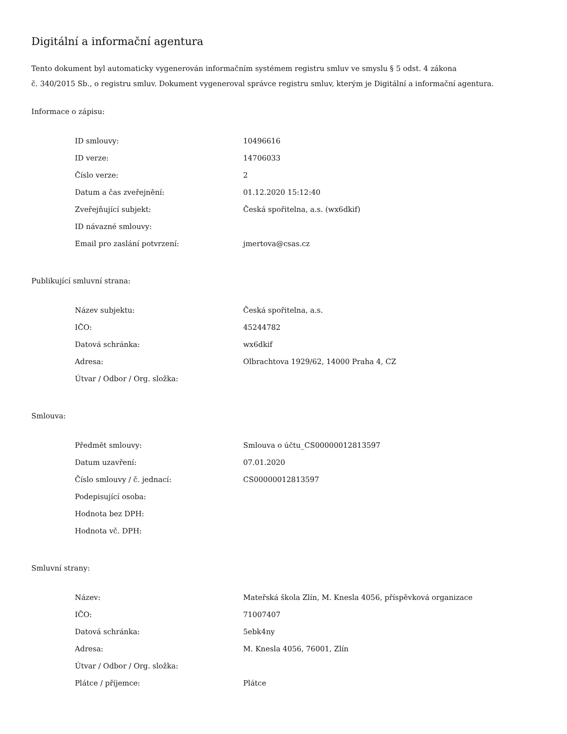Digitální a informační agentura
Tento dokument byl automaticky vygenerován informačním systémem registru smluv ve smyslu § 5 odst. 4 zákona
č. 340/2015 Sb., o registru smluv. Dokument vygeneroval správce registru smluv, kterým je Digitální a informační agentura.
Informace o zápisu:
| ID smlouvy: | 10496616 |
| ID verze: | 14706033 |
| Číslo verze: | 2 |
| Datum a čas zveřejnění: | 01.12.2020 15:12:40 |
| Zveřejňující subjekt: | Česká spořitelna, a.s. (wx6dkif) |
| ID návazné smlouvy: | |
| Email pro zaslání potvrzení: | jmertova@csas.cz |
Publikující smluvní strana:
| Název subjektu: | Česká spořitelna, a.s. |
| IČO: | 45244782 |
| Datová schránka: | wx6dkif |
| Adresa: | Olbrachtova 1929/62, 14000 Praha 4, CZ |
| Útvar / Odbor / Org. složka: | |
Smlouva:
| Předmět smlouvy: | Smlouva o účtu_CS00000012813597 |
| Datum uzavření: | 07.01.2020 |
| Číslo smlouvy / č. jednací: | CS00000012813597 |
| Podepisující osoba: | |
| Hodnota bez DPH: | |
| Hodnota vč. DPH: | |
Smluvní strany:
| Název: | Mateřská škola Zlín, M. Knesla 4056, příspěvková organizace |
| IČO: | 71007407 |
| Datová schránka: | 5ebk4ny |
| Adresa: | M. Knesla 4056, 76001, Zlín |
| Útvar / Odbor / Org. složka: | |
| Plátce / příjemce: | Plátce |